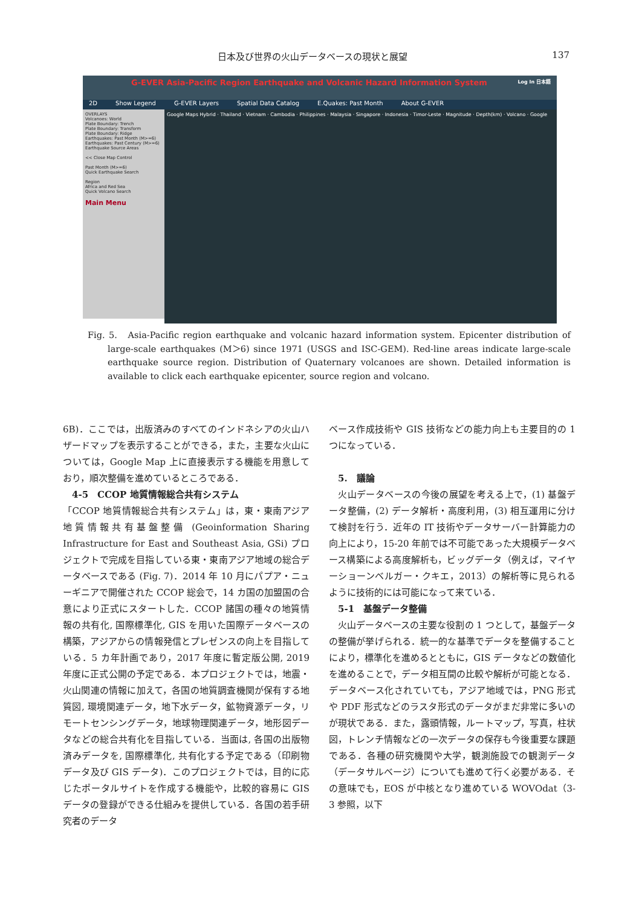日本及び世界の火山データベースの現状と展望 137
G-EVER Asia-Pacific Region Earthquake and Volcanic Hazard Information System Log In 日本語
2D Show Legend G-EVER Layers Spatial Data Catalog E.Quakes: Past Month About G-EVER
OVERLAYS
Volcanoes: World
Plate Boundary: Trench
Plate Boundary: Transform
Plate Boundary: Ridge
Earthquakes: Past Month (M>=6)
Earthquakes: Past Century (M>=6)
Earthquake Source Areas
<< Close Map Control
Past Month (M>=6)
Quick Earthquake Search
Region
Africa and Red Sea
Quick Volcano Search
Main Menu
Google Maps Hybrid · Thailand · Vietnam · Cambodia · Philippines · Malaysia · Singapore · Indonesia · Timor-Leste · Magnitude · Depth(km) · Volcano · Google
Fig. 5.　Asia-Pacific region earthquake and volcanic hazard information system. Epicenter distribution of large-scale earthquakes (M＞6) since 1971 (USGS and ISC-GEM). Red-line areas indicate large-scale earthquake source region. Distribution of Quaternary volcanoes are shown. Detailed information is available to click each earthquake epicenter, source region and volcano.
6B)．ここでは，出版済みのすべてのインドネシアの火山ハザードマップを表示することができる，また，主要な火山については，Google Map 上に直接表示する機能を用意しており，順次整備を進めているところである．
4-5　CCOP 地質情報総合共有システム
「CCOP 地質情報総合共有システム」は，東・東南アジア地質情報共有基盤整備 (Geoinformation Sharing Infrastructure for East and Southeast Asia, GSi) プロジェクトで完成を目指している東・東南アジア地域の総合データベースである (Fig. 7)．2014 年 10 月にパプア・ニューギニアで開催された CCOP 総会で，14 カ国の加盟国の合意により正式にスタートした．CCOP 諸国の種々の地質情報の共有化, 国際標準化, GIS を用いた国際データベースの構築，アジアからの情報発信とプレゼンスの向上を目指している．5 カ年計画であり，2017 年度に暫定版公開, 2019 年度に正式公開の予定である．本プロジェクトでは，地震・火山関連の情報に加えて，各国の地質調査機関が保有する地質図, 環境関連データ，地下水データ，鉱物資源データ，リモートセンシングデータ，地球物理関連データ，地形図データなどの総合共有化を目指している．当面は, 各国の出版物済みデータを, 国際標準化, 共有化する予定である（印刷物データ及び GIS データ)．このプロジェクトでは，目的に応じたポータルサイトを作成する機能や，比較的容易に GIS データの登録ができる仕組みを提供している．各国の若手研究者のデータ
ベース作成技術や GIS 技術などの能力向上も主要目的の 1 つになっている．
5.　議論
　火山データベースの今後の展望を考える上で，(1) 基盤データ整備，(2) データ解析・高度利用，(3) 相互運用に分けて検討を行う．近年の IT 技術やデータサーバー計算能力の向上により，15-20 年前では不可能であった大規模データベース構築による高度解析も，ビッグデータ（例えば，マイヤーショーンベルガー・クキエ，2013）の解析等に見られるように技術的には可能になって来ている．
5-1　基盤データ整備
　火山データベースの主要な役割の 1 つとして，基盤データの整備が挙げられる．統一的な基準でデータを整備することにより，標準化を進めるとともに，GIS データなどの数値化を進めることで，データ相互間の比較や解析が可能となる．データベース化されていても，アジア地域では，PNG 形式や PDF 形式などのラスタ形式のデータがまだ非常に多いのが現状である．また，露頭情報，ルートマップ，写真，柱状図，トレンチ情報などの一次データの保存も今後重要な課題である．各種の研究機関や大学，観測施設での観測データ（データサルベージ）についても進めて行く必要がある．その意味でも，EOS が中核となり進めている WOVOdat（3-3 参照，以下